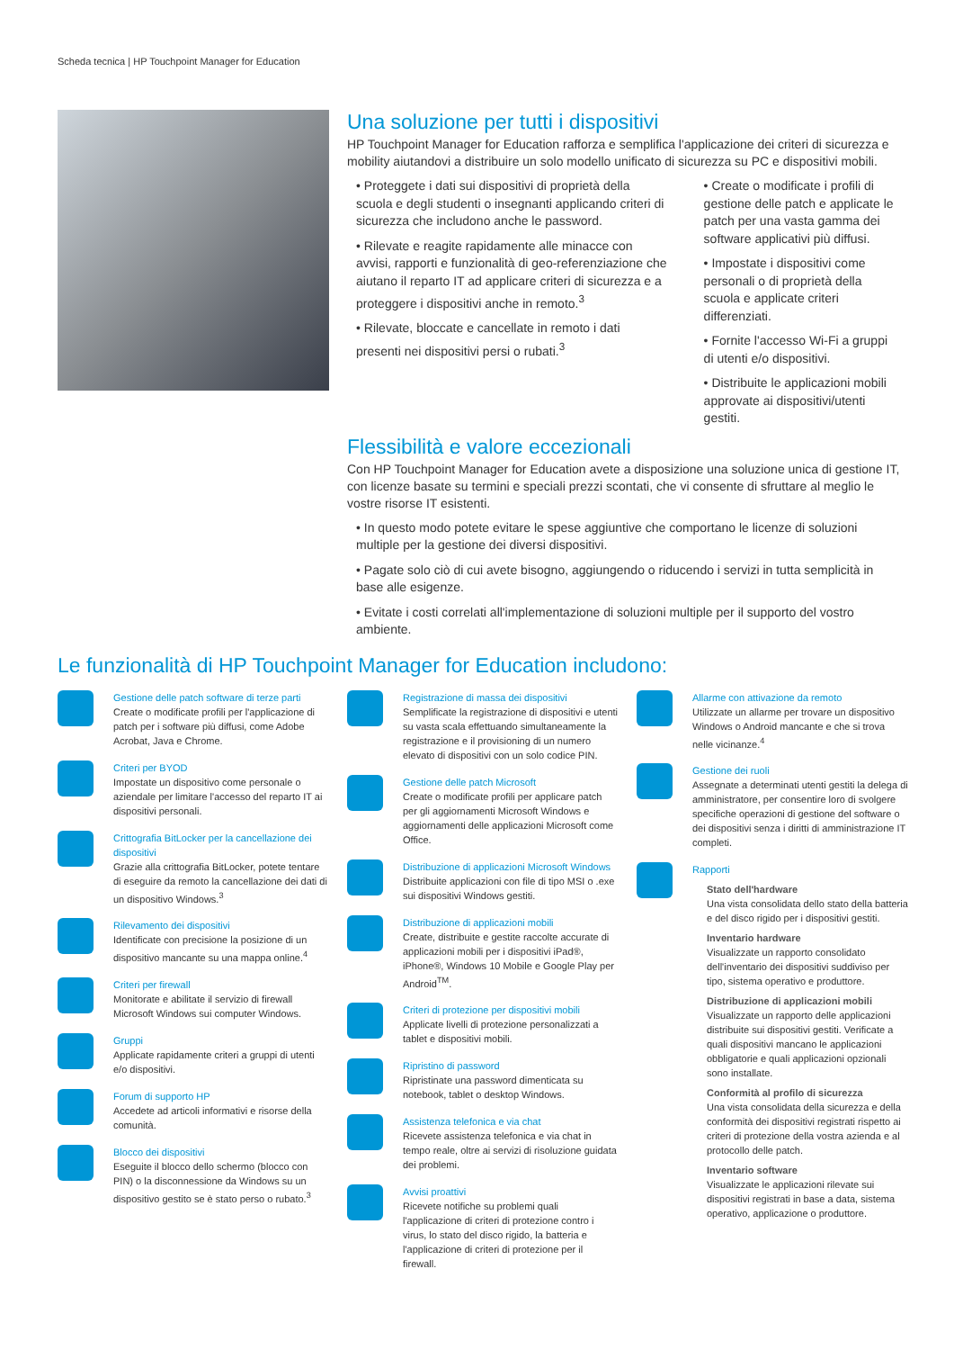Scheda tecnica | HP Touchpoint Manager for Education
Una soluzione per tutti i dispositivi
HP Touchpoint Manager for Education rafforza e semplifica l'applicazione dei criteri di sicurezza e mobility aiutandovi a distribuire un solo modello unificato di sicurezza su PC e dispositivi mobili.
• Proteggete i dati sui dispositivi di proprietà della scuola e degli studenti o insegnanti applicando criteri di sicurezza che includono anche le password.
• Rilevate e reagite rapidamente alle minacce con avvisi, rapporti e funzionalità di geo-referenziazione che aiutano il reparto IT ad applicare criteri di sicurezza e a proteggere i dispositivi anche in remoto.<sup>3</sup>
• Rilevate, bloccate e cancellate in remoto i dati presenti nei dispositivi persi o rubati.<sup>3</sup>
• Create o modificate i profili di gestione delle patch e applicate le patch per una vasta gamma dei software applicativi più diffusi.
• Impostate i dispositivi come personali o di proprietà della scuola e applicate criteri differenziati.
• Fornite l'accesso Wi-Fi a gruppi di utenti e/o dispositivi.
• Distribuite le applicazioni mobili approvate ai dispositivi/utenti gestiti.
Flessibilità e valore eccezionali
Con HP Touchpoint Manager for Education avete a disposizione una soluzione unica di gestione IT, con licenze basate su termini e speciali prezzi scontati, che vi consente di sfruttare al meglio le vostre risorse IT esistenti.
• In questo modo potete evitare le spese aggiuntive che comportano le licenze di soluzioni multiple per la gestione dei diversi dispositivi.
• Pagate solo ciò di cui avete bisogno, aggiungendo o riducendo i servizi in tutta semplicità in base alle esigenze.
• Evitate i costi correlati all'implementazione di soluzioni multiple per il supporto del vostro ambiente.
Le funzionalità di HP Touchpoint Manager for Education includono:
Gestione delle patch software di terze parti
Create o modificate profili per l'applicazione di patch per i software più diffusi, come Adobe Acrobat, Java e Chrome.
Criteri per BYOD
Impostate un dispositivo come personale o aziendale per limitare l'accesso del reparto IT ai dispositivi personali.
Crittografia BitLocker per la cancellazione dei dispositivi
Grazie alla crittografia BitLocker, potete tentare di eseguire da remoto la cancellazione dei dati di un dispositivo Windows.<sup>3</sup>
Rilevamento dei dispositivi
Identificate con precisione la posizione di un dispositivo mancante su una mappa online.<sup>4</sup>
Criteri per firewall
Monitorate e abilitate il servizio di firewall Microsoft Windows sui computer Windows.
Gruppi
Applicate rapidamente criteri a gruppi di utenti e/o dispositivi.
Forum di supporto HP
Accedete ad articoli informativi e risorse della comunità.
Blocco dei dispositivi
Eseguite il blocco dello schermo (blocco con PIN) o la disconnessione da Windows su un dispositivo gestito se è stato perso o rubato.<sup>3</sup>
Registrazione di massa dei dispositivi
Semplificate la registrazione di dispositivi e utenti su vasta scala effettuando simultaneamente la registrazione e il provisioning di un numero elevato di dispositivi con un solo codice PIN.
Gestione delle patch Microsoft
Create o modificate profili per applicare patch per gli aggiornamenti Microsoft Windows e aggiornamenti delle applicazioni Microsoft come Office.
Distribuzione di applicazioni Microsoft Windows
Distribuite applicazioni con file di tipo MSI o .exe sui dispositivi Windows gestiti.
Distribuzione di applicazioni mobili
Create, distribuite e gestite raccolte accurate di applicazioni mobili per i dispositivi iPad®, iPhone®, Windows 10 Mobile e Google Play per Android<sup>TM</sup>.
Criteri di protezione per dispositivi mobili
Applicate livelli di protezione personalizzati a tablet e dispositivi mobili.
Ripristino di password
Ripristinate una password dimenticata su notebook, tablet o desktop Windows.
Assistenza telefonica e via chat
Ricevete assistenza telefonica e via chat in tempo reale, oltre ai servizi di risoluzione guidata dei problemi.
Avvisi proattivi
Ricevete notifiche su problemi quali l'applicazione di criteri di protezione contro i virus, lo stato del disco rigido, la batteria e l'applicazione di criteri di protezione per il firewall.
Allarme con attivazione da remoto
Utilizzate un allarme per trovare un dispositivo Windows o Android mancante e che si trova nelle vicinanze.<sup>4</sup>
Gestione dei ruoli
Assegnate a determinati utenti gestiti la delega di amministratore, per consentire loro di svolgere specifiche operazioni di gestione del software o dei dispositivi senza i diritti di amministrazione IT completi.
Rapporti
Stato dell'hardware
Una vista consolidata dello stato della batteria e del disco rigido per i dispositivi gestiti.
Inventario hardware
Visualizzate un rapporto consolidato dell'inventario dei dispositivi suddiviso per tipo, sistema operativo e produttore.
Distribuzione di applicazioni mobili
Visualizzate un rapporto delle applicazioni distribuite sui dispositivi gestiti. Verificate a quali dispositivi mancano le applicazioni obbligatorie e quali applicazioni opzionali sono installate.
Conformità al profilo di sicurezza
Una vista consolidata della sicurezza e della conformità dei dispositivi registrati rispetto ai criteri di protezione della vostra azienda e al protocollo delle patch.
Inventario software
Visualizzate le applicazioni rilevate sui dispositivi registrati in base a data, sistema operativo, applicazione o produttore.